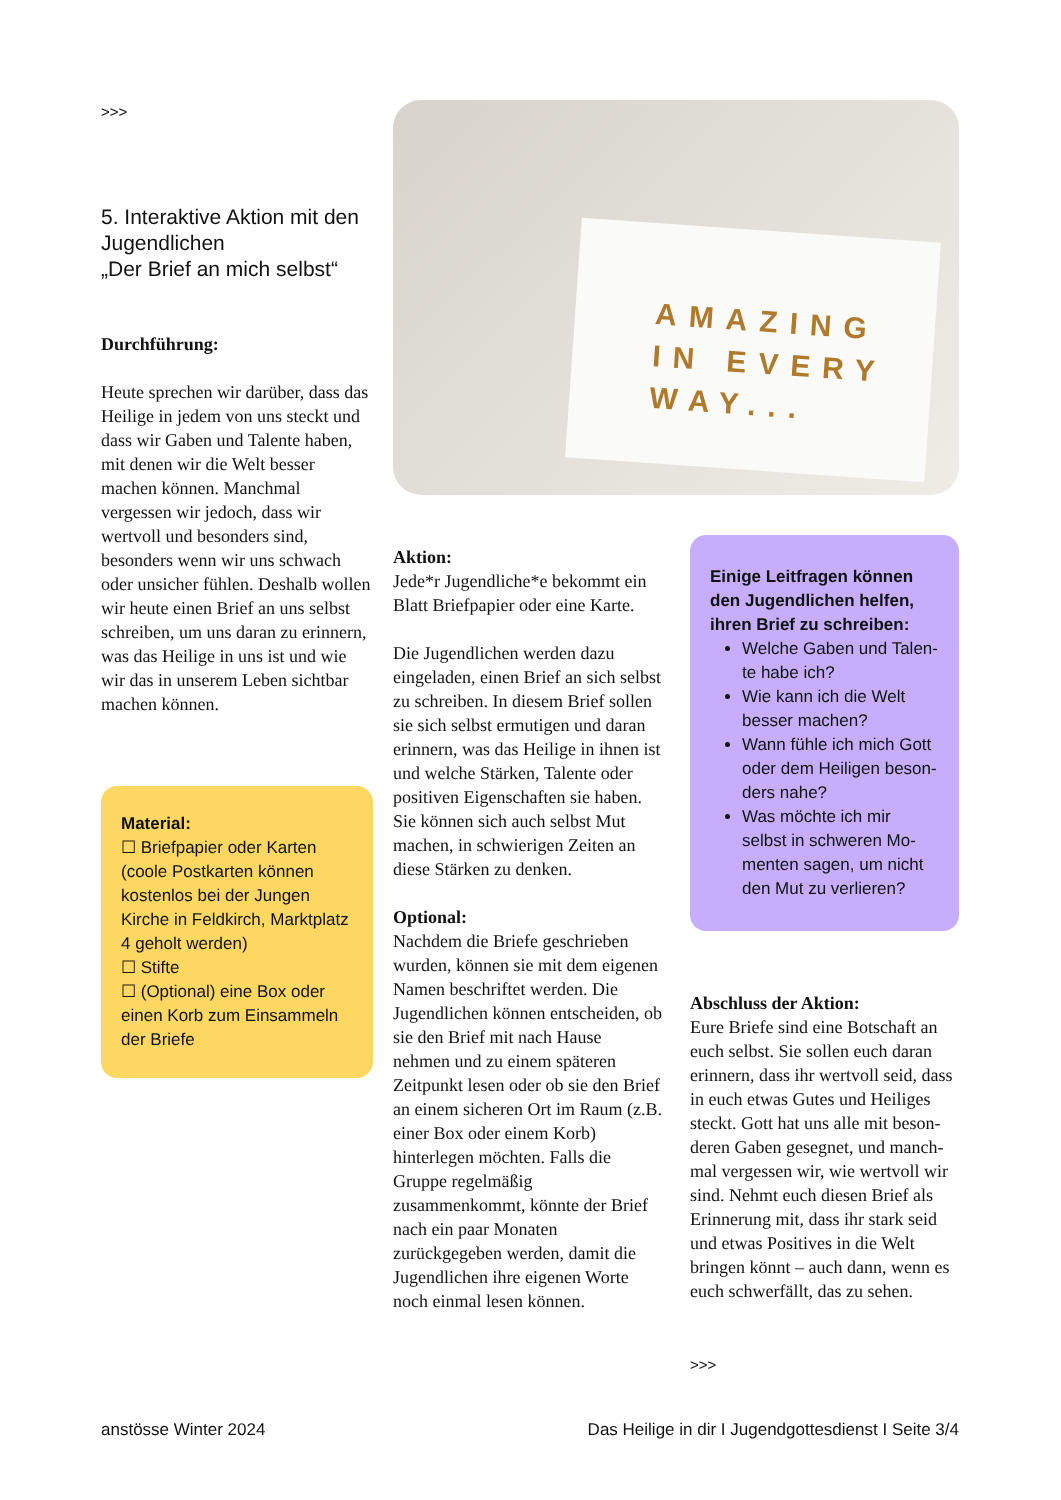>>>
5. Interaktive Aktion mit den Jugendlichen
„Der Brief an mich selbst“
Durchführung:
Heute sprechen wir darüber, dass das Heilige in jedem von uns steckt und dass wir Gaben und Talente haben, mit denen wir die Welt besser machen können. Manch­mal vergessen wir jedoch, dass wir wertvoll und besonders sind, besonders wenn wir uns schwach oder unsicher fühlen. Deshalb wollen wir heute einen Brief an uns selbst schreiben, um uns daran zu erinnern, was das Heilige in uns ist und wie wir das in unserem Leben sichtbar machen können.
Material:
☐ Briefpapier oder Karten (coole Postkarten können kostenlos bei der Jungen Kirche in Feldkirch, Markt­platz 4 geholt werden)
☐ Stifte
☐ (Optional) eine Box oder einen Korb zum Einsam­meln der Briefe
AMAZING IN EVERY WAY...
Aktion:
Jede*r Jugendliche*e bekommt ein Blatt Briefpapier oder eine Karte.
Die Jugendlichen werden dazu eingeladen, einen Brief an sich selbst zu schreiben. In diesem Brief sollen sie sich selbst ermutigen und daran erinnern, was das Heilige in ihnen ist und welche Stärken, Talente oder positiven Eigenschaf­ten sie haben. Sie können sich auch selbst Mut machen, in schwierigen Zeiten an diese Stärken zu denken.
Optional:
Nachdem die Briefe geschrieben wurden, können sie mit dem eige­nen Namen beschriftet werden. Die Jugendlichen können ent­scheiden, ob sie den Brief mit nach Hause nehmen und zu einem späteren Zeitpunkt lesen oder ob sie den Brief an einem siche­ren Ort im Raum (z.B. einer Box oder einem Korb) hinterlegen möchten. Falls die Gruppe regel­mäßig zusammenkommt, könnte der Brief nach ein paar Monaten zurückgegeben werden, damit die Jugendlichen ihre eigenen Wor­te noch einmal lesen können.
Einige Leitfragen können den Jugendlichen helfen, ihren Brief zu schreiben:
Welche Gaben und Talen­te habe ich?
Wie kann ich die Welt besser machen?
Wann fühle ich mich Gott oder dem Heiligen beson­ders nahe?
Was möchte ich mir selbst in schweren Mo­menten sagen, um nicht den Mut zu verlieren?
Abschluss der Aktion:
Eure Briefe sind eine Botschaft an euch selbst. Sie sollen euch daran erinnern, dass ihr wertvoll seid, dass in euch etwas Gutes und Heiliges steckt. Gott hat uns alle mit beson­deren Gaben gesegnet, und manch­mal vergessen wir, wie wertvoll wir sind. Nehmt euch diesen Brief als Erinnerung mit, dass ihr stark seid und etwas Positives in die Welt bringen könnt – auch dann, wenn es euch schwerfällt, das zu sehen.
>>>
anstösse Winter 2024 Das Heilige in dir I Jugendgottesdienst I Seite 3/4